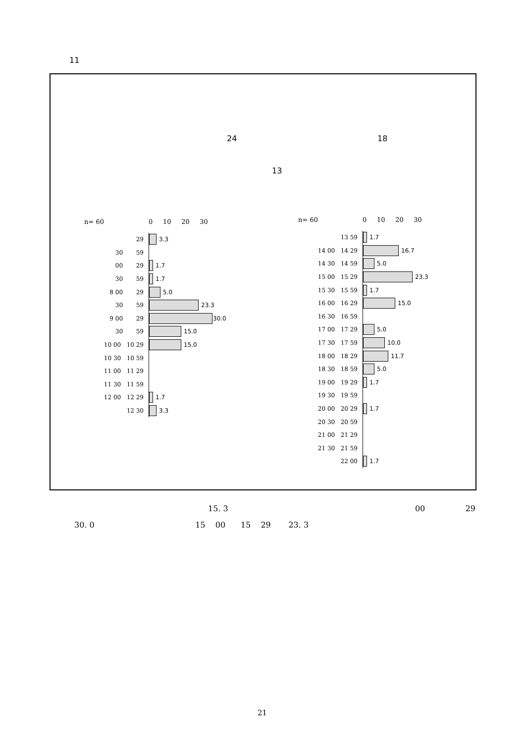11
24 18
13
n= 60 0 10 20 30
29 3.3
30 59
00 29 1.7
30 59 1.7
8 00 29 5.0
30 59 23.3
9 00 29 30.0
30 59 15.0
10 00 10 29 15.0
10 30 10 59
11 00 11 29
11 30 11 59
12 00 12 29 1.7
12 30 3.3
n= 60 0 10 20 30
13 59 1.7
14 00 14 29 16.7
14 30 14 59 5.0
15 00 15 29 23.3
15 30 15 59 1.7
16 00 16 29 15.0
16 30 16 59
17 00 17 29 5.0
17 30 17 59 10.0
18 00 18 29 11.7
18 30 18 59 5.0
19 00 19 29 1.7
19 30 19 59
20 00 20 29 1.7
20 30 20 59
21 00 21 29
21 30 21 59
22 00 1.7
15. 3 00 29
30. 0 15 00 15 29 23. 3
21